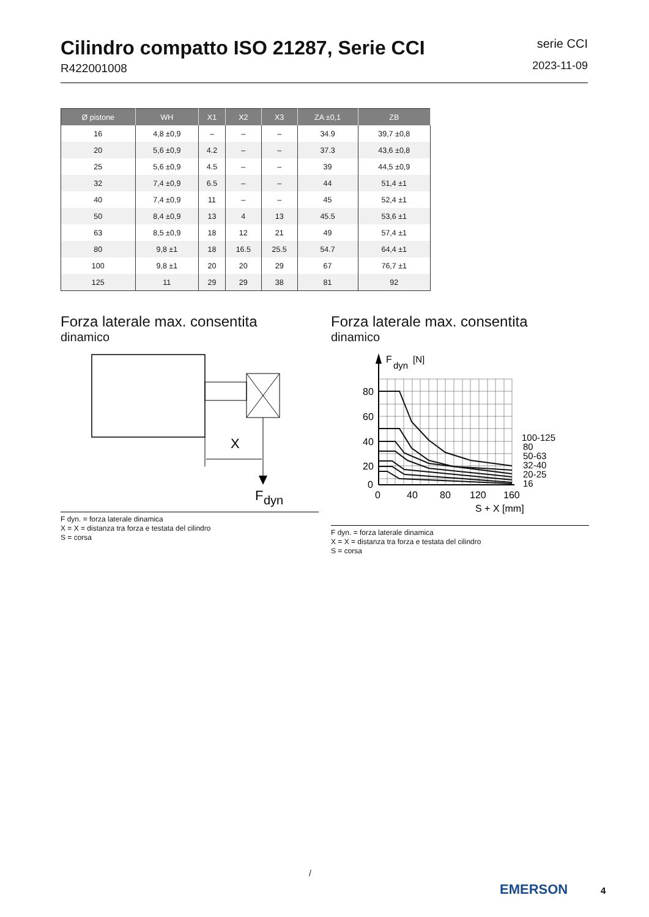Cilindro compatto ISO 21287, Serie CCI
R422001008
serie CCI
2023-11-09
| Ø pistone | WH | X1 | X2 | X3 | ZA ±0,1 | ZB |
| --- | --- | --- | --- | --- | --- | --- |
| 16 | 4,8 ±0,9 | – | – | – | 34.9 | 39,7 ±0,8 |
| 20 | 5,6 ±0,9 | 4.2 | – | – | 37.3 | 43,6 ±0,8 |
| 25 | 5,6 ±0,9 | 4.5 | – | – | 39 | 44,5 ±0,9 |
| 32 | 7,4 ±0,9 | 6.5 | – | – | 44 | 51,4 ±1 |
| 40 | 7,4 ±0,9 | 11 | – | – | 45 | 52,4 ±1 |
| 50 | 8,4 ±0,9 | 13 | 4 | 13 | 45.5 | 53,6 ±1 |
| 63 | 8,5 ±0,9 | 18 | 12 | 21 | 49 | 57,4 ±1 |
| 80 | 9,8 ±1 | 18 | 16.5 | 25.5 | 54.7 | 64,4 ±1 |
| 100 | 9,8 ±1 | 20 | 20 | 29 | 67 | 76,7 ±1 |
| 125 | 11 | 29 | 29 | 38 | 81 | 92 |
Forza laterale max. consentita
dinamico
X
F
dyn
F dyn. = forza laterale dinamica
X = X = distanza tra forza e testata del cilindro
S = corsa
Forza laterale max. consentita
dinamico
F
dyn
[N]
80
60
40
20
0
0
40
80
120
160
S + X [mm]
100-125
80
50-63
32-40
20-25
16
F dyn. = forza laterale dinamica
X = X = distanza tra forza e testata del cilindro
S = corsa
/
EMERSON 4